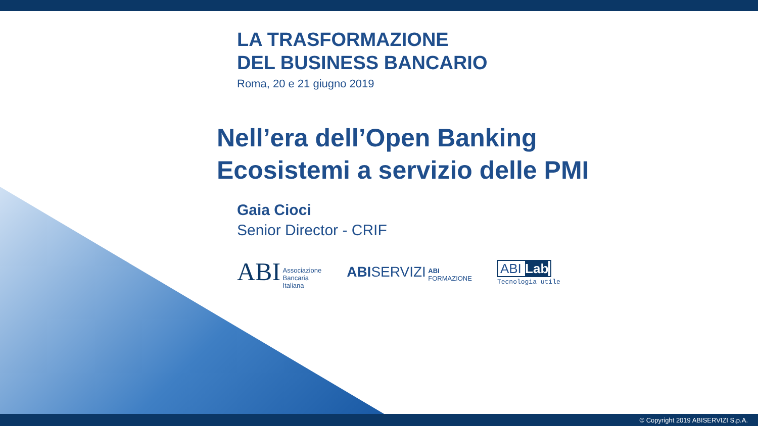LA TRASFORMAZIONE
DEL BUSINESS BANCARIO
Roma, 20 e 21 giugno 2019
Nell’era dell’Open Banking
Ecosistemi a servizio delle PMI
Gaia Cioci
Senior Director - CRIF
ABI Associazione
Bancaria
Italiana
ABI SERVIZI ABI
FORMAZIONE
ABI Lab
Tecnologia utile
© Copyright 2019 ABISERVIZI S.p.A.